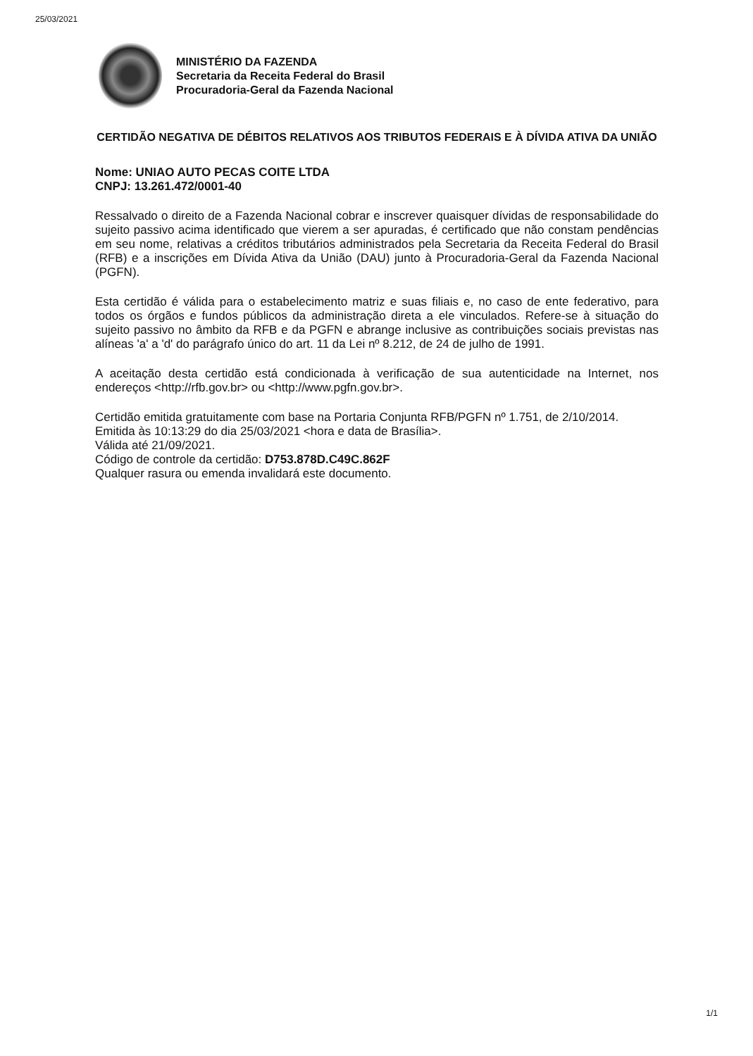25/03/2021
MINISTÉRIO DA FAZENDA
Secretaria da Receita Federal do Brasil
Procuradoria-Geral da Fazenda Nacional
CERTIDÃO NEGATIVA DE DÉBITOS RELATIVOS AOS TRIBUTOS FEDERAIS E À DÍVIDA ATIVA DA UNIÃO
Nome: UNIAO AUTO PECAS COITE LTDA
CNPJ: 13.261.472/0001-40
Ressalvado o direito de a Fazenda Nacional cobrar e inscrever quaisquer dívidas de responsabilidade do sujeito passivo acima identificado que vierem a ser apuradas, é certificado que não constam pendências em seu nome, relativas a créditos tributários administrados pela Secretaria da Receita Federal do Brasil (RFB) e a inscrições em Dívida Ativa da União (DAU) junto à Procuradoria-Geral da Fazenda Nacional (PGFN).
Esta certidão é válida para o estabelecimento matriz e suas filiais e, no caso de ente federativo, para todos os órgãos e fundos públicos da administração direta a ele vinculados. Refere-se à situação do sujeito passivo no âmbito da RFB e da PGFN e abrange inclusive as contribuições sociais previstas nas alíneas 'a' a 'd' do parágrafo único do art. 11 da Lei nº 8.212, de 24 de julho de 1991.
A aceitação desta certidão está condicionada à verificação de sua autenticidade na Internet, nos endereços <http://rfb.gov.br> ou <http://www.pgfn.gov.br>.
Certidão emitida gratuitamente com base na Portaria Conjunta RFB/PGFN nº 1.751, de 2/10/2014.
Emitida às 10:13:29 do dia 25/03/2021 <hora e data de Brasília>.
Válida até 21/09/2021.
Código de controle da certidão: D753.878D.C49C.862F
Qualquer rasura ou emenda invalidará este documento.
1/1